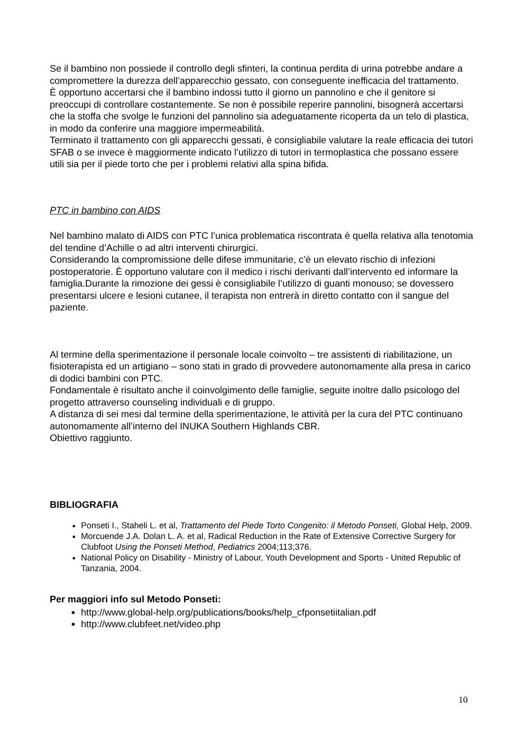Se il bambino non possiede il controllo degli sfinteri, la continua perdita di urina potrebbe andare a compromettere la durezza dell’apparecchio gessato, con conseguente inefficacia del trattamento.
È opportuno accertarsi che il bambino indossi tutto il giorno un pannolino e che il genitore si preoccupi di controllare costantemente. Se non è possibile reperire pannolini, bisognerà accertarsi che la stoffa che svolge le funzioni del pannolino sia adeguatamente ricoperta da un telo di plastica, in modo da conferire una maggiore impermeabilità.
Terminato il trattamento con gli apparecchi gessati, è consigliabile valutare la reale efficacia dei tutori SFAB o se invece è maggiormente indicato l’utilizzo di tutori in termoplastica che possano essere utili sia per il piede torto che per i problemi relativi alla spina bifida.
PTC in bambino con AIDS
Nel bambino malato di AIDS con PTC l’unica problematica riscontrata è quella relativa alla tenotomia del tendine d’Achille o ad altri interventi chirurgici.
Considerando la compromissione delle difese immunitarie, c’è un elevato rischio di infezioni postoperatorie. È opportuno valutare con il medico i rischi derivanti dall’intervento ed informare la famiglia.Durante la rimozione dei gessi è consigliabile l’utilizzo di guanti monouso; se dovessero presentarsi ulcere e lesioni cutanee, il terapista non entrerà in diretto contatto con il sangue del paziente.
Al termine della sperimentazione il personale locale coinvolto – tre assistenti di riabilitazione, un fisioterapista ed un artigiano – sono stati in grado di provvedere autonomamente alla presa in carico di dodici bambini con PTC.
Fondamentale è risultato anche il coinvolgimento delle famiglie, seguite inoltre dallo psicologo del progetto attraverso counseling individuali e di gruppo.
A distanza di sei mesi dal termine della sperimentazione, le attività per la cura del PTC continuano autonomamente all’interno del INUKA Southern Highlands CBR.
Obiettivo raggiunto.
BIBLIOGRAFIA
Ponseti I., Staheli L. et al, Trattamento del Piede Torto Congenito: il Metodo Ponseti, Global Help, 2009.
Morcuende J.A. Dolan L. A. et al, Radical Reduction in the Rate of Extensive Corrective Surgery for Clubfoot Using the Ponseti Method, Pediatrics 2004;113;376.
National Policy on Disability - Ministry of Labour, Youth Development and Sports - United Republic of Tanzania, 2004.
Per maggiori info sul Metodo Ponseti:
http://www.global-help.org/publications/books/help_cfponsetiitalian.pdf
http://www.clubfeet.net/video.php
10